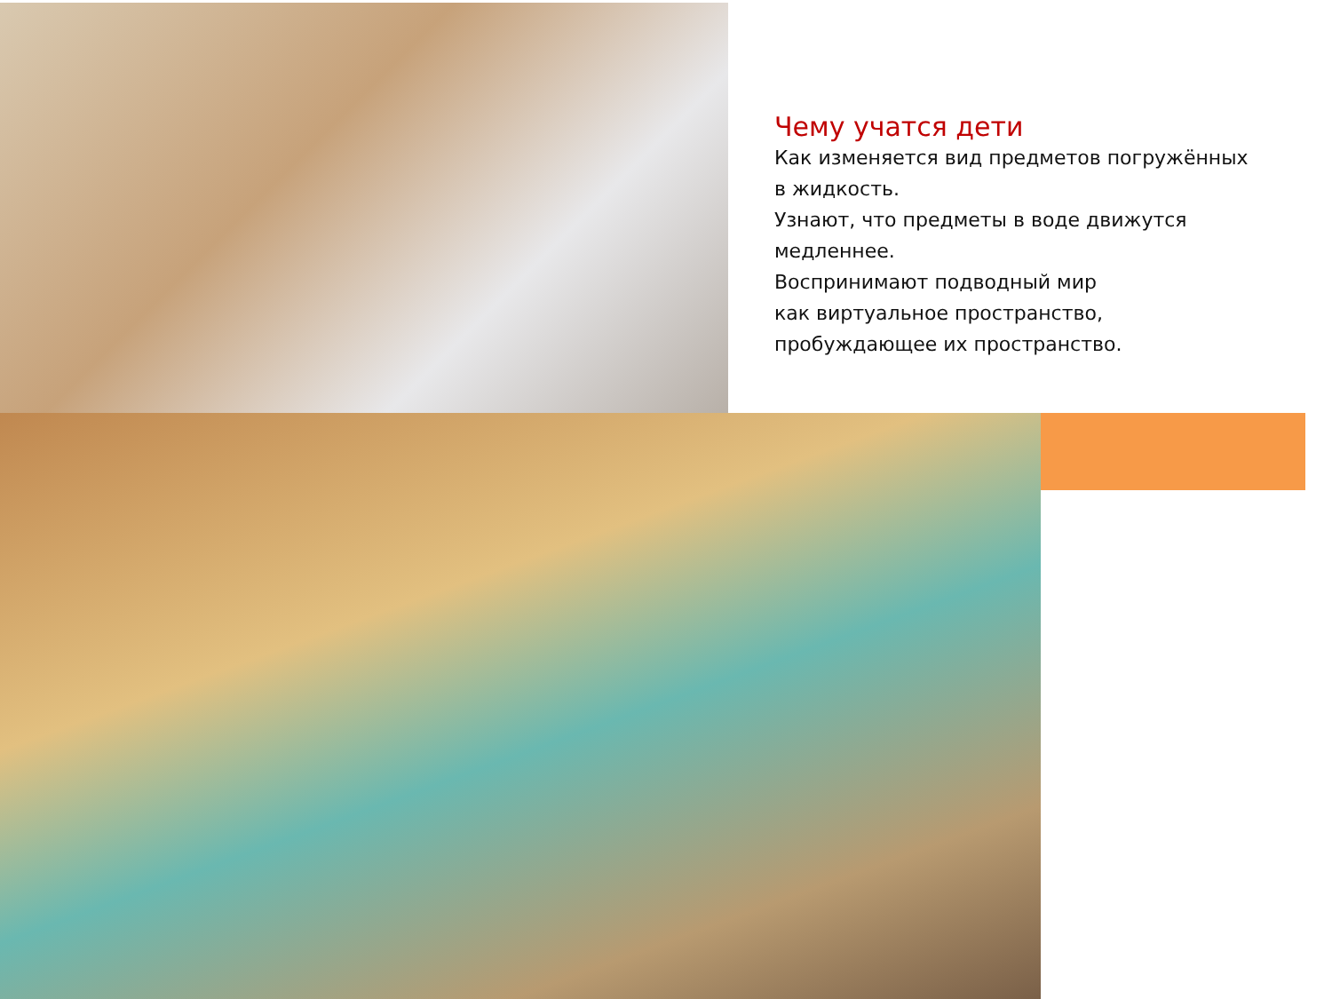Чему учатся дети
Как изменяется вид предметов погружённых
в жидкость.
Узнают, что предметы в воде движутся
медленнее.
Воспринимают подводный мир
как виртуальное пространство,
пробуждающее их пространство.